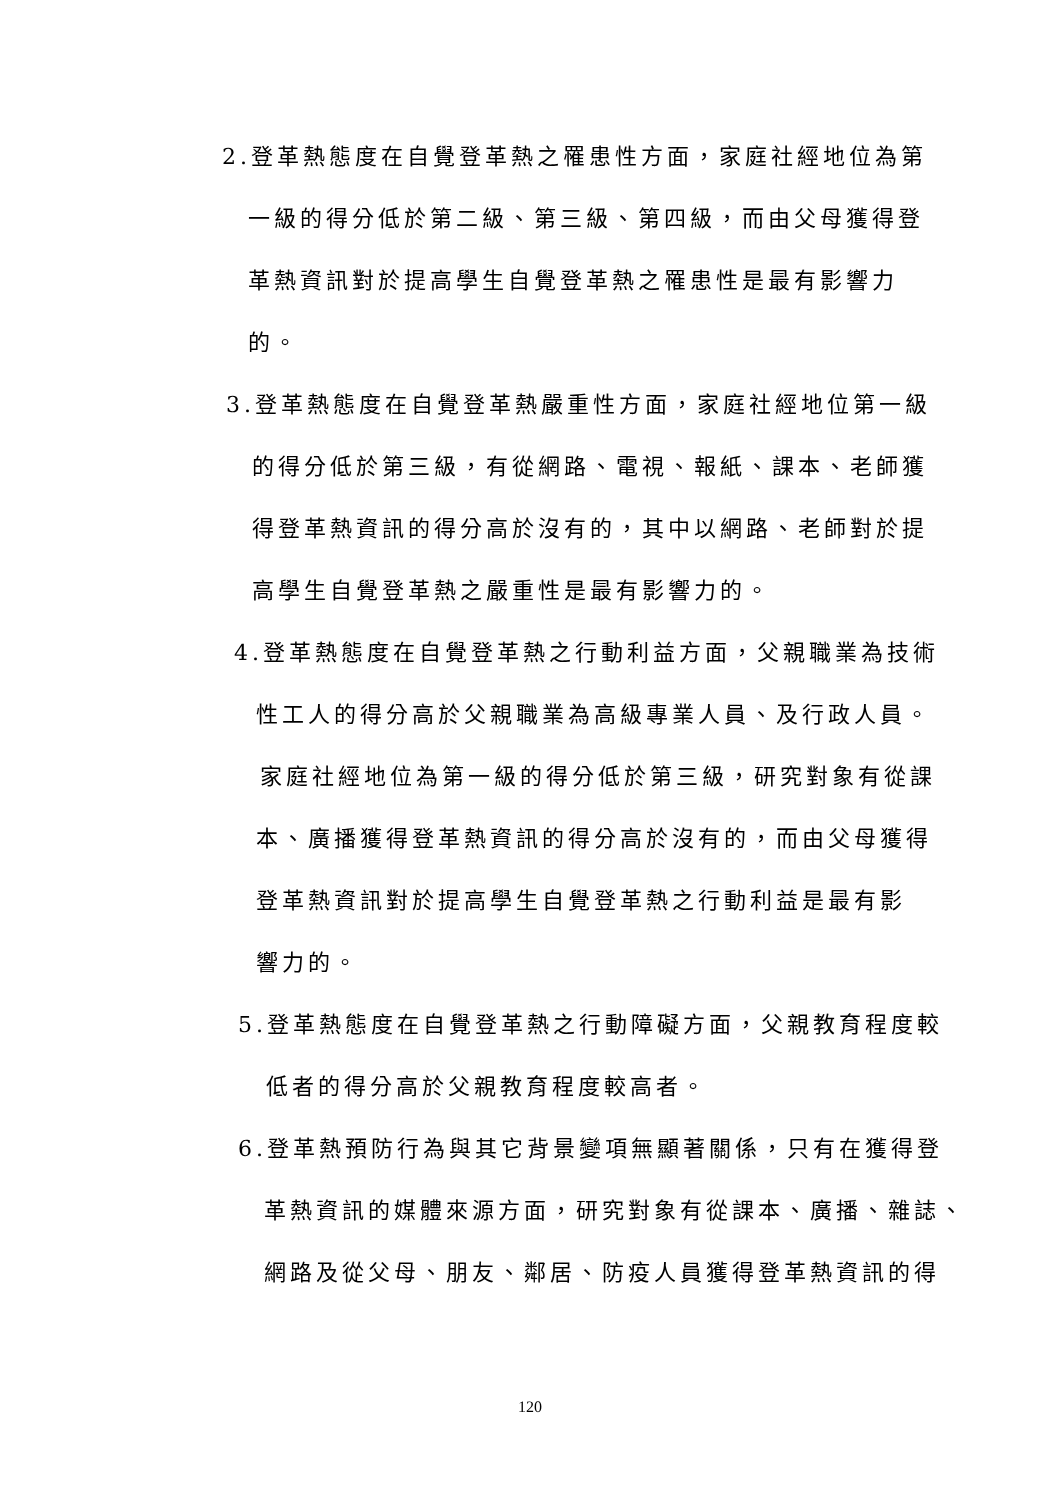2.登革熱態度在自覺登革熱之罹患性方面，家庭社經地位為第
一級的得分低於第二級、第三級、第四級，而由父母獲得登
革熱資訊對於提高學生自覺登革熱之罹患性是最有影響力
的。
3.登革熱態度在自覺登革熱嚴重性方面，家庭社經地位第一級
的得分低於第三級，有從網路、電視、報紙、課本、老師獲
得登革熱資訊的得分高於沒有的，其中以網路、老師對於提
高學生自覺登革熱之嚴重性是最有影響力的。
4.登革熱態度在自覺登革熱之行動利益方面，父親職業為技術
性工人的得分高於父親職業為高級專業人員、及行政人員。
家庭社經地位為第一級的得分低於第三級，研究對象有從課
本、廣播獲得登革熱資訊的得分高於沒有的，而由父母獲得
登革熱資訊對於提高學生自覺登革熱之行動利益是最有影
響力的。
5.登革熱態度在自覺登革熱之行動障礙方面，父親教育程度較
低者的得分高於父親教育程度較高者。
6.登革熱預防行為與其它背景變項無顯著關係，只有在獲得登
革熱資訊的媒體來源方面，研究對象有從課本、廣播、雜誌、
網路及從父母、朋友、鄰居、防疫人員獲得登革熱資訊的得
120